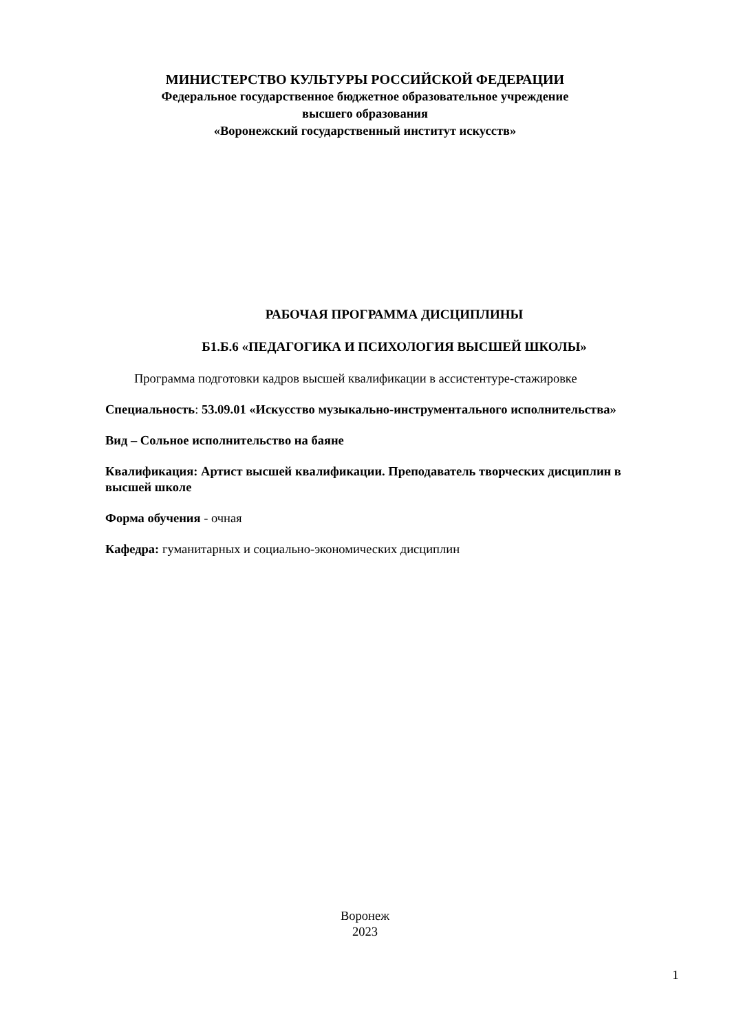МИНИСТЕРСТВО КУЛЬТУРЫ РОССИЙСКОЙ ФЕДЕРАЦИИ
Федеральное государственное бюджетное образовательное учреждение
высшего образования
«Воронежский государственный институт искусств»
РАБОЧАЯ ПРОГРАММА ДИСЦИПЛИНЫ
Б1.Б.6 «ПЕДАГОГИКА И ПСИХОЛОГИЯ ВЫСШЕЙ ШКОЛЫ»
Программа подготовки кадров высшей квалификации в ассистентуре-стажировке
Специальность: 53.09.01 «Искусство музыкально-инструментального исполнительства»
Вид – Сольное исполнительство на баяне
Квалификация: Артист высшей квалификации. Преподаватель творческих дисциплин в высшей школе
Форма обучения - очная
Кафедра: гуманитарных и социально-экономических дисциплин
Воронеж
2023
1